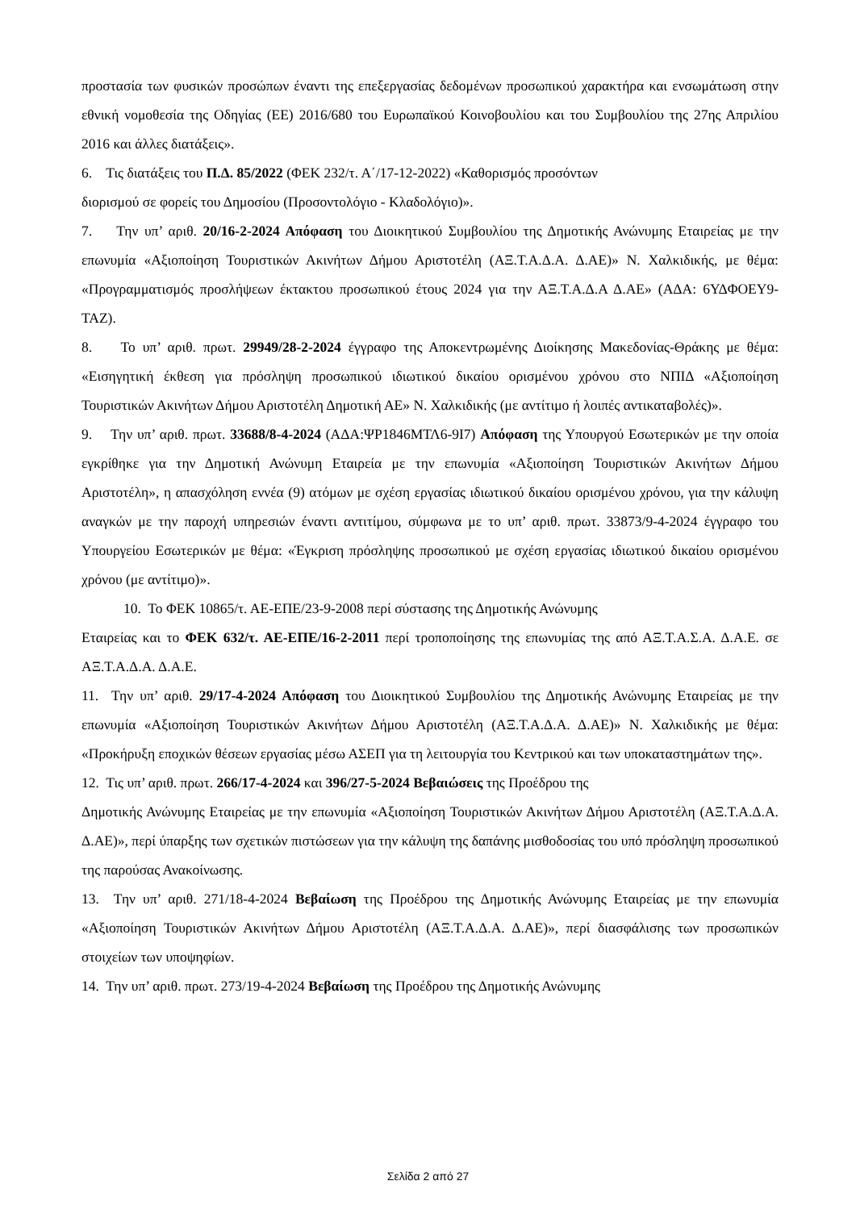προστασία των φυσικών προσώπων έναντι της επεξεργασίας δεδομένων προσωπικού χαρακτήρα και ενσωμάτωση στην εθνική νομοθεσία της Οδηγίας (ΕΕ) 2016/680 του Ευρωπαϊκού Κοινοβουλίου και του Συμβουλίου της 27ης Απριλίου 2016 και άλλες διατάξεις».
6. Τις διατάξεις του Π.Δ. 85/2022 (ΦΕΚ 232/τ. Α΄/17-12-2022) «Καθορισμός προσόντων
διορισμού σε φορείς του Δημοσίου (Προσοντολόγιο - Κλαδολόγιο)».
7. Την υπ’ αριθ. 20/16-2-2024 Απόφαση του Διοικητικού Συμβουλίου της Δημοτικής Ανώνυμης Εταιρείας με την επωνυμία «Αξιοποίηση Τουριστικών Ακινήτων Δήμου Αριστοτέλη (ΑΞ.Τ.Α.Δ.Α. Δ.ΑΕ)» Ν. Χαλκιδικής, με θέμα: «Προγραμματισμός προσλήψεων έκτακτου προσωπικού έτους 2024 για την ΑΞ.Τ.Α.Δ.Α Δ.ΑΕ» (ΑΔΑ: 6ΥΔΦΟΕΥ9-ΤΑΖ).
8. Το υπ’ αριθ. πρωτ. 29949/28-2-2024 έγγραφο της Αποκεντρωμένης Διοίκησης Μακεδονίας-Θράκης με θέμα: «Εισηγητική έκθεση για πρόσληψη προσωπικού ιδιωτικού δικαίου ορισμένου χρόνου στο ΝΠΙΔ «Αξιοποίηση Τουριστικών Ακινήτων Δήμου Αριστοτέλη Δημοτική ΑΕ» Ν. Χαλκιδικής (με αντίτιμο ή λοιπές αντικαταβολές)».
9. Την υπ’ αριθ. πρωτ. 33688/8-4-2024 (ΑΔΑ:ΨΡ1846ΜΤΛ6-9Ι7) Απόφαση της Υπουργού Εσωτερικών με την οποία εγκρίθηκε για την Δημοτική Ανώνυμη Εταιρεία με την επωνυμία «Αξιοποίηση Τουριστικών Ακινήτων Δήμου Αριστοτέλη», η απασχόληση εννέα (9) ατόμων με σχέση εργασίας ιδιωτικού δικαίου ορισμένου χρόνου, για την κάλυψη αναγκών με την παροχή υπηρεσιών έναντι αντιτίμου, σύμφωνα με το υπ’ αριθ. πρωτ. 33873/9-4-2024 έγγραφο του Υπουργείου Εσωτερικών με θέμα: «Έγκριση πρόσληψης προσωπικού με σχέση εργασίας ιδιωτικού δικαίου ορισμένου χρόνου (με αντίτιμο)».
10. Το ΦΕΚ 10865/τ. ΑΕ-ΕΠΕ/23-9-2008 περί σύστασης της Δημοτικής Ανώνυμης
Εταιρείας και το ΦΕΚ 632/τ. ΑΕ-ΕΠΕ/16-2-2011 περί τροποποίησης της επωνυμίας της από ΑΞ.Τ.Α.Σ.Α. Δ.Α.Ε. σε ΑΞ.Τ.Α.Δ.Α. Δ.Α.Ε.
11. Την υπ’ αριθ. 29/17-4-2024 Απόφαση του Διοικητικού Συμβουλίου της Δημοτικής Ανώνυμης Εταιρείας με την επωνυμία «Αξιοποίηση Τουριστικών Ακινήτων Δήμου Αριστοτέλη (ΑΞ.Τ.Α.Δ.Α. Δ.ΑΕ)» Ν. Χαλκιδικής με θέμα: «Προκήρυξη εποχικών θέσεων εργασίας μέσω ΑΣΕΠ για τη λειτουργία του Κεντρικού και των υποκαταστημάτων της».
12. Τις υπ’ αριθ. πρωτ. 266/17-4-2024 και 396/27-5-2024 Βεβαιώσεις της Προέδρου της
Δημοτικής Ανώνυμης Εταιρείας με την επωνυμία «Αξιοποίηση Τουριστικών Ακινήτων Δήμου Αριστοτέλη (ΑΞ.Τ.Α.Δ.Α. Δ.ΑΕ)», περί ύπαρξης των σχετικών πιστώσεων για την κάλυψη της δαπάνης μισθοδοσίας του υπό πρόσληψη προσωπικού της παρούσας Ανακοίνωσης.
13. Την υπ’ αριθ. 271/18-4-2024 Βεβαίωση της Προέδρου της Δημοτικής Ανώνυμης Εταιρείας με την επωνυμία «Αξιοποίηση Τουριστικών Ακινήτων Δήμου Αριστοτέλη (ΑΞ.Τ.Α.Δ.Α. Δ.ΑΕ)», περί διασφάλισης των προσωπικών στοιχείων των υποψηφίων.
14. Την υπ’ αριθ. πρωτ. 273/19-4-2024 Βεβαίωση της Προέδρου της Δημοτικής Ανώνυμης
Σελίδα 2 από 27